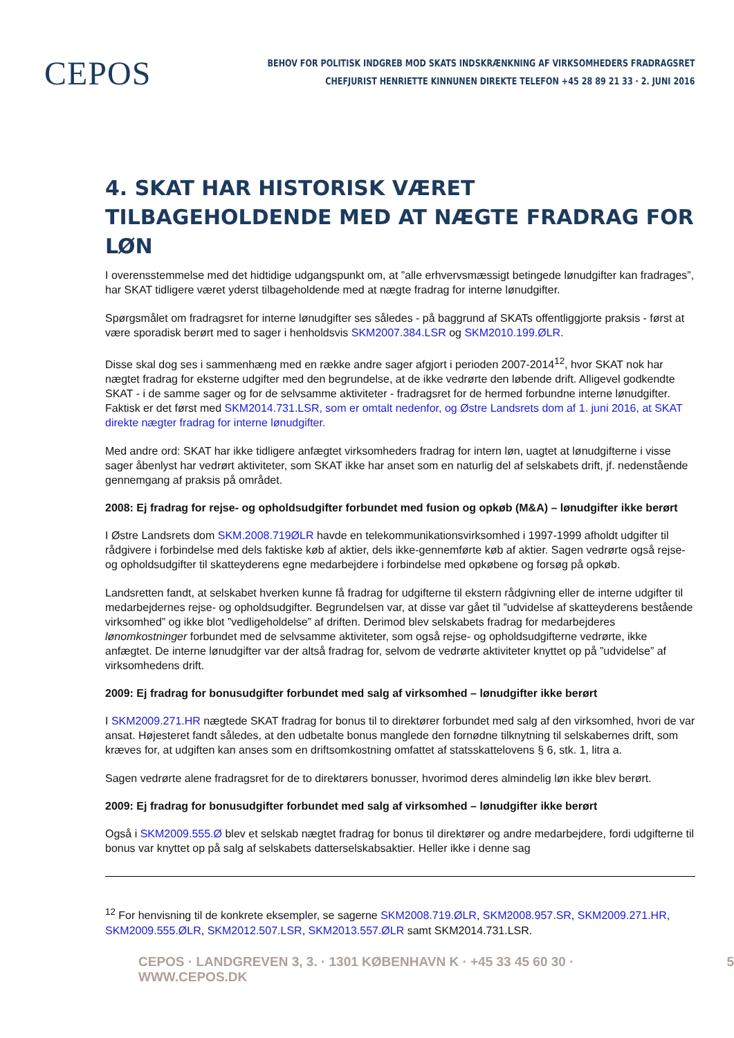CEPOS
BEHOV FOR POLITISK INDGREB MOD SKATS INDSKRÆNKNING AF VIRKSOMHEDERS FRADRAGSRET
CHEFJURIST HENRIETTE KINNUNEN DIREKTE TELEFON +45 28 89 21 33 · 2. JUNI 2016
4. SKAT HAR HISTORISK VÆRET TILBAGEHOLDENDE MED AT NÆGTE FRADRAG FOR LØN
I overensstemmelse med det hidtidige udgangspunkt om, at ”alle erhvervsmæssigt betingede lønudgifter kan fradrages”, har SKAT tidligere været yderst tilbageholdende med at nægte fradrag for interne lønudgifter.
Spørgsmålet om fradragsret for interne lønudgifter ses således - på baggrund af SKATs offentliggjorte praksis - først at være sporadisk berørt med to sager i henholdsvis SKM2007.384.LSR og SKM2010.199.ØLR.
Disse skal dog ses i sammenhæng med en række andre sager afgjort i perioden 2007-2014<sup>12</sup>, hvor SKAT nok har nægtet fradrag for eksterne udgifter med den begrundelse, at de ikke vedrørte den løbende drift. Alligevel godkendte SKAT - i de samme sager og for de selvsamme aktiviteter - fradragsret for de hermed forbundne interne lønudgifter. Faktisk er det først med SKM2014.731.LSR, som er omtalt nedenfor, og Østre Landsrets dom af 1. juni 2016, at SKAT direkte nægter fradrag for interne lønudgifter.
Med andre ord: SKAT har ikke tidligere anfægtet virksomheders fradrag for intern løn, uagtet at lønudgifterne i visse sager åbenlyst har vedrørt aktiviteter, som SKAT ikke har anset som en naturlig del af selskabets drift, jf. nedenstående gennemgang af praksis på området.
2008: Ej fradrag for rejse- og opholdsudgifter forbundet med fusion og opkøb (M&A) – lønudgifter ikke berørt
I Østre Landsrets dom SKM.2008.719ØLR havde en telekommunikationsvirksomhed i 1997-1999 afholdt udgifter til rådgivere i forbindelse med dels faktiske køb af aktier, dels ikke-gennemførte køb af aktier. Sagen vedrørte også rejse- og opholdsudgifter til skatteyderens egne medarbejdere i forbindelse med opkøbene og forsøg på opkøb.
Landsretten fandt, at selskabet hverken kunne få fradrag for udgifterne til ekstern rådgivning eller de interne udgifter til medarbejdernes rejse- og opholdsudgifter. Begrundelsen var, at disse var gået til ”udvidelse af skatteyderens bestående virksomhed” og ikke blot ”vedligeholdelse” af driften. Derimod blev selskabets fradrag for medarbejderes lønomkostninger forbundet med de selvsamme aktiviteter, som også rejse- og opholdsudgifterne vedrørte, ikke anfægtet. De interne lønudgifter var der altså fradrag for, selvom de vedrørte aktiviteter knyttet op på ”udvidelse” af virksomhedens drift.
2009: Ej fradrag for bonusudgifter forbundet med salg af virksomhed – lønudgifter ikke berørt
I SKM2009.271.HR nægtede SKAT fradrag for bonus til to direktører forbundet med salg af den virksomhed, hvori de var ansat. Højesteret fandt således, at den udbetalte bonus manglede den fornødne tilknytning til selskabernes drift, som kræves for, at udgiften kan anses som en driftsomkostning omfattet af statsskattelovens § 6, stk. 1, litra a.
Sagen vedrørte alene fradragsret for de to direktørers bonusser, hvorimod deres almindelig løn ikke blev berørt.
2009: Ej fradrag for bonusudgifter forbundet med salg af virksomhed – lønudgifter ikke berørt
Også i SKM2009.555.Ø blev et selskab nægtet fradrag for bonus til direktører og andre medarbejdere, fordi udgifterne til bonus var knyttet op på salg af selskabets datterselskabsaktier. Heller ikke i denne sag
<sup>12</sup> For henvisning til de konkrete eksempler, se sagerne SKM2008.719.ØLR, SKM2008.957.SR, SKM2009.271.HR, SKM2009.555.ØLR, SKM2012.507.LSR, SKM2013.557.ØLR samt SKM2014.731.LSR.
CEPOS · LANDGREVEN 3, 3. · 1301 KØBENHAVN K · +45 33 45 60 30 · WWW.CEPOS.DK 5